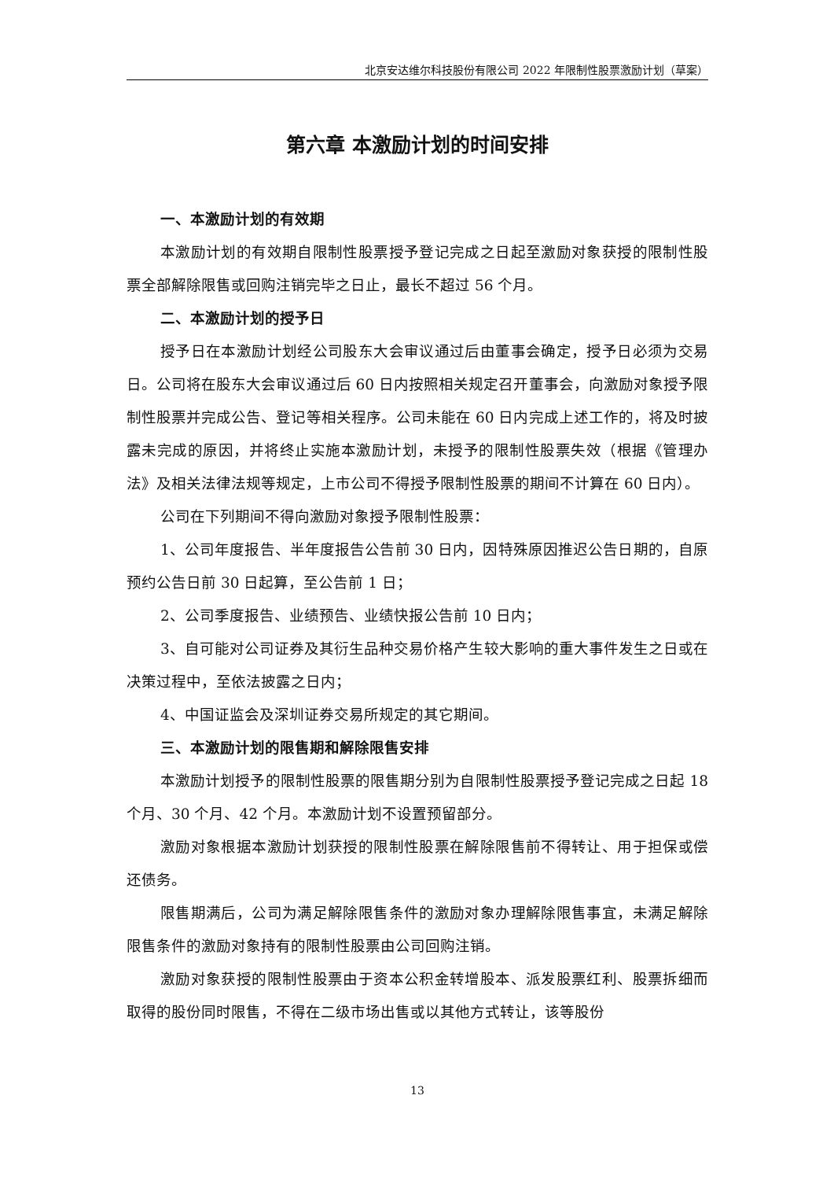北京安达维尔科技股份有限公司 2022 年限制性股票激励计划（草案）
第六章 本激励计划的时间安排
一、本激励计划的有效期
本激励计划的有效期自限制性股票授予登记完成之日起至激励对象获授的限制性股票全部解除限售或回购注销完毕之日止，最长不超过 56 个月。
二、本激励计划的授予日
授予日在本激励计划经公司股东大会审议通过后由董事会确定，授予日必须为交易日。公司将在股东大会审议通过后 60 日内按照相关规定召开董事会，向激励对象授予限制性股票并完成公告、登记等相关程序。公司未能在 60 日内完成上述工作的，将及时披露未完成的原因，并将终止实施本激励计划，未授予的限制性股票失效（根据《管理办法》及相关法律法规等规定，上市公司不得授予限制性股票的期间不计算在 60 日内）。
公司在下列期间不得向激励对象授予限制性股票：
1、公司年度报告、半年度报告公告前 30 日内，因特殊原因推迟公告日期的，自原预约公告日前 30 日起算，至公告前 1 日；
2、公司季度报告、业绩预告、业绩快报公告前 10 日内；
3、自可能对公司证券及其衍生品种交易价格产生较大影响的重大事件发生之日或在决策过程中，至依法披露之日内；
4、中国证监会及深圳证券交易所规定的其它期间。
三、本激励计划的限售期和解除限售安排
本激励计划授予的限制性股票的限售期分别为自限制性股票授予登记完成之日起 18 个月、30 个月、42 个月。本激励计划不设置预留部分。
激励对象根据本激励计划获授的限制性股票在解除限售前不得转让、用于担保或偿还债务。
限售期满后，公司为满足解除限售条件的激励对象办理解除限售事宜，未满足解除限售条件的激励对象持有的限制性股票由公司回购注销。
激励对象获授的限制性股票由于资本公积金转增股本、派发股票红利、股票拆细而取得的股份同时限售，不得在二级市场出售或以其他方式转让，该等股份
13